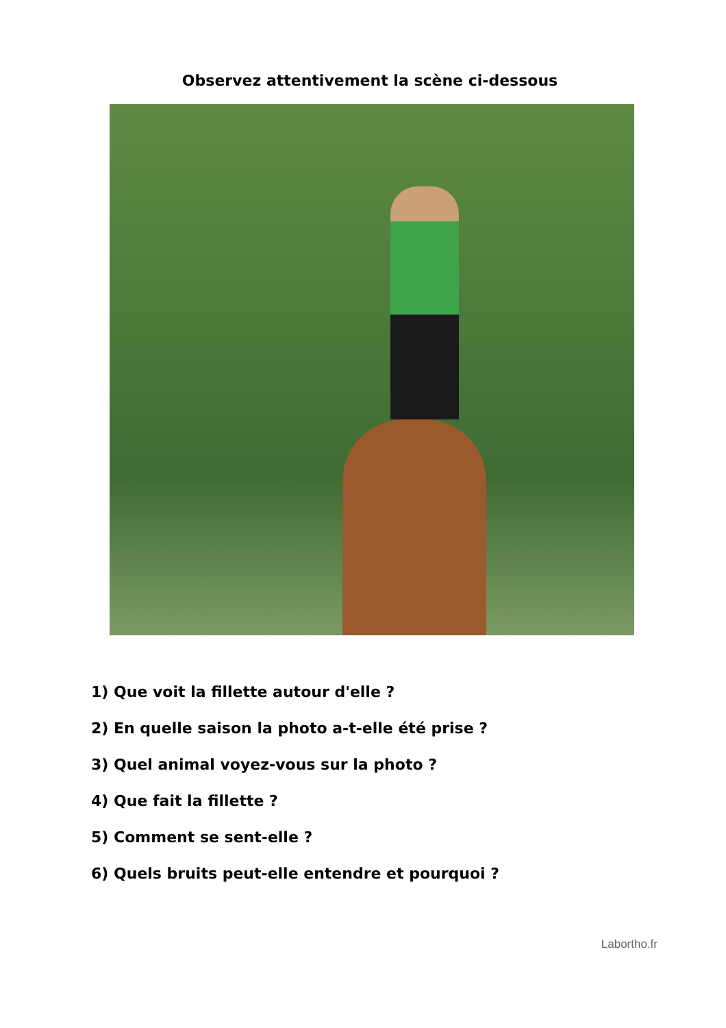Observez attentivement la scène ci-dessous
1) Que voit la fillette autour d'elle ?
2) En quelle saison la photo a-t-elle été prise ?
3) Quel animal voyez-vous sur la photo ?
4) Que fait la fillette ?
5) Comment se sent-elle ?
6) Quels bruits peut-elle entendre et pourquoi ?
Labortho.fr